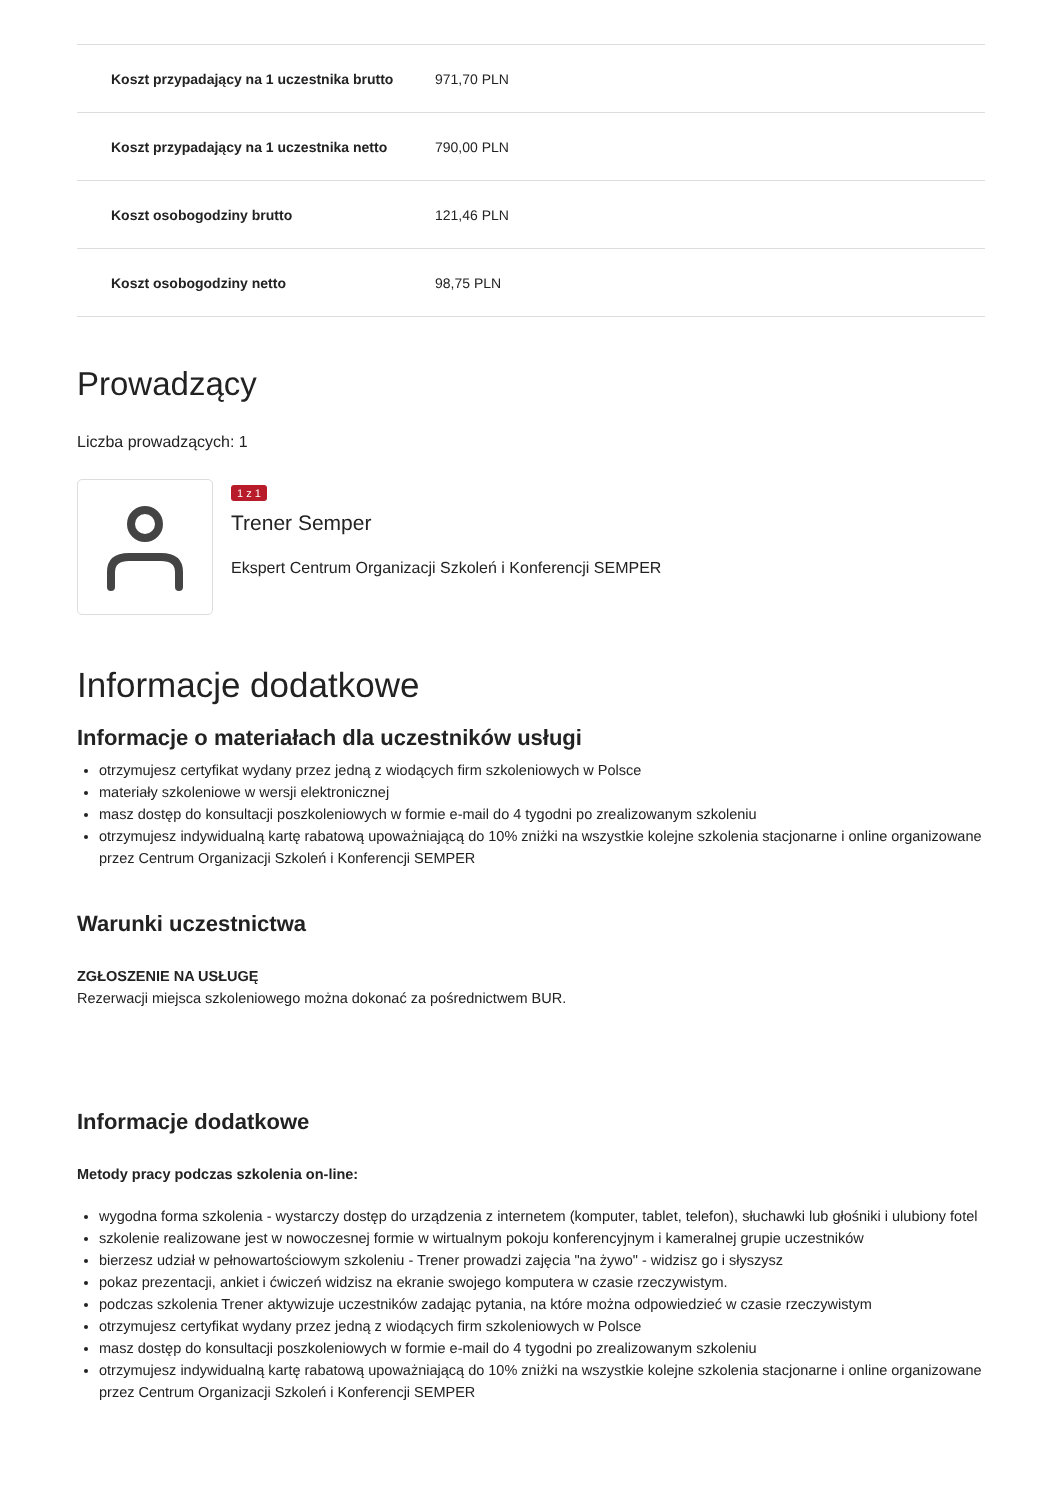| Koszt przypadający na 1 uczestnika brutto | 971,70 PLN |
| Koszt przypadający na 1 uczestnika netto | 790,00 PLN |
| Koszt osobogodziny brutto | 121,46 PLN |
| Koszt osobogodziny netto | 98,75 PLN |
Prowadzący
Liczba prowadzących: 1
1 z 1
Trener Semper
Ekspert Centrum Organizacji Szkoleń i Konferencji SEMPER
Informacje dodatkowe
Informacje o materiałach dla uczestników usługi
otrzymujesz certyfikat wydany przez jedną z wiodących firm szkoleniowych w Polsce
materiały szkoleniowe w wersji elektronicznej
masz dostęp do konsultacji poszkoleniowych w formie e-mail do 4 tygodni po zrealizowanym szkoleniu
otrzymujesz indywidualną kartę rabatową upoważniającą do 10% zniżki na wszystkie kolejne szkolenia stacjonarne i online organizowane przez Centrum Organizacji Szkoleń i Konferencji SEMPER
Warunki uczestnictwa
ZGŁOSZENIE NA USŁUGĘ
Rezerwacji miejsca szkoleniowego można dokonać za pośrednictwem BUR.
Informacje dodatkowe
Metody pracy podczas szkolenia on-line:
wygodna forma szkolenia - wystarczy dostęp do urządzenia z internetem (komputer, tablet, telefon), słuchawki lub głośniki i ulubiony fotel
szkolenie realizowane jest w nowoczesnej formie w wirtualnym pokoju konferencyjnym i kameralnej grupie uczestników
bierzesz udział w pełnowartościowym szkoleniu - Trener prowadzi zajęcia "na żywo" - widzisz go i słyszysz
pokaz prezentacji, ankiet i ćwiczeń widzisz na ekranie swojego komputera w czasie rzeczywistym.
podczas szkolenia Trener aktywizuje uczestników zadając pytania, na które można odpowiedzieć w czasie rzeczywistym
otrzymujesz certyfikat wydany przez jedną z wiodących firm szkoleniowych w Polsce
masz dostęp do konsultacji poszkoleniowych w formie e-mail do 4 tygodni po zrealizowanym szkoleniu
otrzymujesz indywidualną kartę rabatową upoważniającą do 10% zniżki na wszystkie kolejne szkolenia stacjonarne i online organizowane przez Centrum Organizacji Szkoleń i Konferencji SEMPER